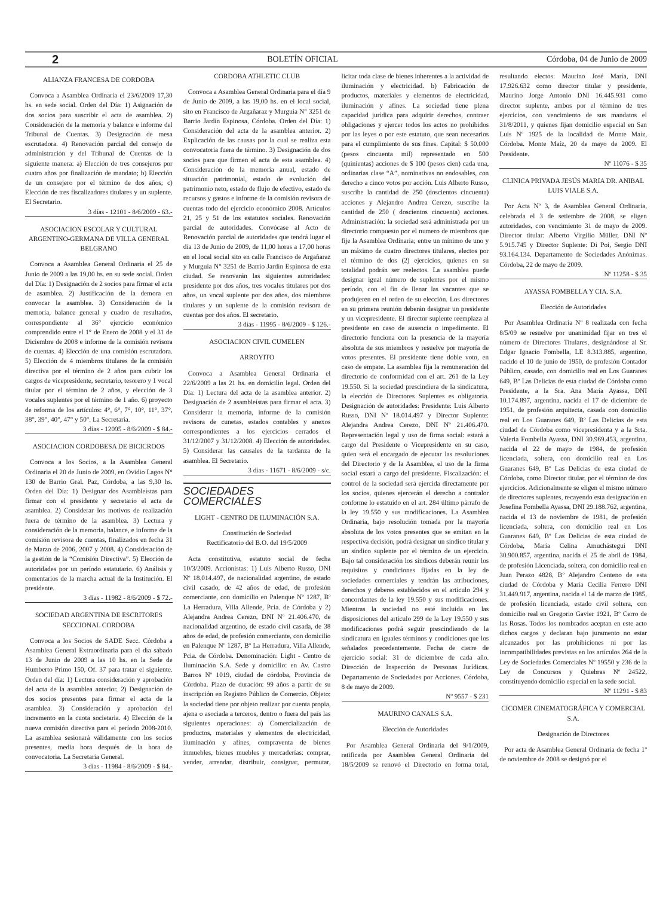2 BOLETÍN OFICIAL Córdoba, 04 de Junio de 2009
ALIANZA FRANCESA DE CORDOBA
Convoca a Asamblea Ordinaria el 23/6/2009 17,30 hs. en sede social. Orden del Día: 1) Asignación de dos socios para suscribir el acta de asamblea. 2) Consideración de la memoria y balance e informe del Tribunal de Cuentas. 3) Designación de mesa escrutadora. 4) Renovación parcial del consejo de administración y del Tribunal de Cuentas de la siguiente manera: a) Elección de tres consejeros por cuatro años por finalización de mandato; b) Elección de un consejero por el término de dos años; c) Elección de tres fiscalizadores titulares y un suplente. El Secretario.
3 días - 12101 - 8/6/2009 - 63.-
ASOCIACION ESCOLAR Y CULTURAL ARGENTINO-GERMANA DE VILLA GENERAL BELGRANO
Convoca a Asamblea General Ordinaria el 25 de Junio de 2009 a las 19,00 hs. en su sede social. Orden del Día: 1) Designación de 2 socios para firmar el acta de asamblea. 2) Justificación de la demora en convocar la asamblea. 3) Consideración de la memoria, balance general y cuadro de resultados, correspondiente al 36° ejercicio económico comprendido entre el 1° de Enero de 2008 y el 31 de Diciembre de 2008 e informe de la comisión revisora de cuentas. 4) Elección de una comisión escrutadora. 5) Elección de 4 miembros titulares de la comisión directiva por el término de 2 años para cubrir los cargos de vicepresidente, secretario, tesorero y 1 vocal titular por el término de 2 años, y elección de 3 vocales suplentes por el término de 1 año. 6) proyecto de reforma de los artículos: 4°, 6°, 7°, 10°, 11°, 37°, 38°, 39°, 40°, 47° y 50°. La Secretaria.
3 días - 12095 - 8/6/2009 - $ 84.-
ASOCIACION CORDOBESA DE BICICROOS
Convoca a los Socios, a la Asamblea General Ordinaria el 20 de Junio de 2009, en Ovidio Lagos N° 130 de Barrio Gral. Paz, Córdoba, a las 9,30 hs. Orden del Día: 1) Designar dos Asambleístas para firmar con el presidente y secretario el acta de asamblea. 2) Considerar los motivos de realización fuera de término de la asamblea. 3) Lectura y consideración de la memoria, balance, e informe de la comisión revisora de cuentas, finalizados en fecha 31 de Marzo de 2006, 2007 y 2008. 4) Consideración de la gestión de la “Comisión Directiva”. 5) Elección de autoridades por un período estatutario. 6) Análisis y comentarios de la marcha actual de la Institución. El presidente.
3 días - 11982 - 8/6/2009 - $ 72.-
SOCIEDAD ARGENTINA DE ESCRITORES SECCIONAL CORDOBA
Convoca a los Socios de SADE Secc. Córdoba a Asamblea General Extraordinaria para el día sábado 13 de Junio de 2009 a las 10 hs. en la Sede de Humberto Primo 150, Of. 37 para tratar el siguiente. Orden del día: 1) Lectura consideración y aprobación del acta de la asamblea anterior. 2) Designación de dos socios presentes para firmar el acta de la asamblea. 3) Consideración y aprobación del incremento en la cuota societaria. 4) Elección de la nueva comisión directiva para el período 2008-2010. La asamblea sesionará válidamente con los socios presentes, media hora después de la hora de convocatoria. La Secretaria General.
3 días - 11984 - 8/6/2009 - $ 84.-
CORDOBA ATHLETIC CLUB
Convoca a Asamblea General Ordinaria para el día 9 de Junio de 2009, a las 19,00 hs. en el local social, sito en Francisco de Argañaraz y Murguia N° 3251 de Barrio Jardín Espinosa, Córdoba. Orden del Día: 1) Consideración del acta de la asamblea anterior. 2) Explicación de las causas por la cual se realiza esta convocatoria fuera de término. 3) Designación de dos socios para que firmen el acta de esta asamblea. 4) Consideración de la memoria anual, estado de situación patrimonial, estado de evolución del patrimonio neto, estado de flujo de efectivo, estado de recursos y gastos e informe de la comisión revisora de cuentas todo del ejercicio económico 2008. Artículos 21, 25 y 51 de los estatutos sociales. Renovación parcial de autoridades. Convócase al Acto de Renovación parcial de autoridades que tendrá lugar el día 13 de Junio de 2009, de 11,00 horas a 17,00 horas en el local social sito en calle Francisco de Argañaraz y Murguia N° 3251 de Barrio Jardín Espinosa de esta ciudad. Se renovarán las siguientes autoridades: presidente por dos años, tres vocales titulares por dos años, un vocal suplente por dos años, dos miembros titulares y un suplente de la comisión revisora de cuentas por dos años. El secretario.
3 días - 11995 - 8/6/2009 - $ 126.-
ASOCIACION CIVIL CUMELEN
ARROYITO
Convoca a Asamblea General Ordinaria el 22/6/2009 a las 21 hs. en domicilio legal. Orden del Día: 1) Lectura del acta de la asamblea anterior. 2) Designación de 2 asambleístas para firmar el acta. 3) Considerar la memoria, informe de la comisión revisora de cunetas, estados contables y anexos correspondientes a los ejercicios cerrados el 31/12/2007 y 31/12/2008. 4) Elección de autoridades. 5) Considerar las causales de la tardanza de la asamblea. El Secretario.
3 días - 11671 - 8/6/2009 - s/c.
SOCIEDADES COMERCIALES
LIGHT - CENTRO DE ILUMINACIÓN S.A.
Constitución de Sociedad
Rectificatorio del B.O. del 19/5/2009
Acta constitutiva, estatuto social de fecha 10/3/2009. Accionistas: 1) Luis Alberto Russo, DNI Nº 18.014.497, de nacionalidad argentino, de estado civil casado, de 42 años de edad, de profesión comerciante, con domicilio en Palenque Nº 1287, Bº La Herradura, Villa Allende, Pcia. de Córdoba y 2) Alejandra Andrea Cerezo, DNI Nº 21.406.470, de nacionalidad argentino, de estado civil casada, de 38 años de edad, de profesión comerciante, con domicilio en Palenque Nº 1287, Bº La Herradura, Villa Allende, Pcia. de Córdoba. Denominación: Light - Centro de Iluminación S.A. Sede y domicilio: en Av. Castro Barros Nº 1019, ciudad de córdoba, Provincia de Córdoba. Plazo de duración: 99 años a partir de su inscripción en Registro Público de Comercio. Objeto: la sociedad tiene por objeto realizar por cuenta propia, ajena o asociada a terceros, dentro o fuera del país las siguientes operaciones: a) Comercialización de productos, materiales y elementos de electricidad, iluminación y afines, compraventa de bienes inmuebles, bienes muebles y mercaderías: comprar, vender, arrendar, distribuir, consignar, permutar, licitar toda clase de bienes inherentes a la actividad de iluminación y electricidad. b) Fabricación de productos, materiales y elementos de electricidad, iluminación y afines. La sociedad tiene plena capacidad jurídica para adquirir derechos, contraer obligaciones y ejercer todos los actos no prohibidos por las leyes o por este estatuto, que sean necesarios para el cumplimiento de sus fines. Capital: $ 50.000 (pesos cincuenta mil) representado en 500 (quinientas) acciones de $ 100 (pesos cien) cada una, ordinarias clase “A”, nominativas no endosables, con derecho a cinco votos por acción. Luis Alberto Russo, suscribe la cantidad de 250 (doscientos cincuenta) acciones y Alejandro Andrea Cerezo, suscribe la cantidad de 250 ( doscientos cincuenta) acciones. Administración: la sociedad será administrada por un directorio compuesto por el numero de miembros que fije la Asamblea Ordinaria; entre un mínimo de uno y un máximo de cuatro directores titulares, electos por el término de dos (2) ejercicios, quienes en su totalidad podrán ser reelectos. La asamblea puede designar igual número de suplentes por el mismo período, con el fin de llenar las vacantes que se produjeren en el orden de su elección. Los directores en su primera reunión deberán designar un presidente y un vicepresidente. El director suplente reemplaza al presidente en caso de ausencia o impedimento. El directorio funciona con la presencia de la mayoría absoluta de sus miembros y resuelve por mayoría de votos presentes. El presidente tiene doble voto, en caso de empate. La asamblea fija la remuneración del directorio de conformidad con el art. 261 de la Ley 19.550. Si la sociedad prescindiera de la sindicatura, la elección de Directores Suplentes es obligatoria. Designación de autoridades: Presidente: Luis Alberto Russo, DNI Nº 18.014.497 y Director Suplente: Alejandra Andrea Cerezo, DNI Nº 21.406.470. Representación legal y uso de firma social: estará a cargo del Presidente o Vicepresidente en su caso, quien será el encargado de ejecutar las resoluciones del Directorio y de la Asamblea, el uso de la firma social estará a cargo del presidente. Fiscalización: el control de la sociedad será ejercida directamente por los socios, quienes ejercerán el derecho a contralor conforme lo estatuido en el art. 284 último párrafo de la ley 19.550 y sus modificaciones. La Asamblea Ordinaria, bajo resolución tomada por la mayoría absoluta de los votos presentes que se emitan en la respectiva decisión, podrá designar un síndico titular y un síndico suplente por el término de un ejercicio. Bajo tal consideración los síndicos deberán reunir los requisitos y condiciones fijadas en la ley de sociedades comerciales y tendrán las atribuciones, derechos y deberes establecidos en el artículo 294 y concordantes de la ley 19.550 y sus modificaciones. Mientras la sociedad no esté incluida en las disposiciones del artículo 299 de la Ley 19.550 y sus modificaciones podrá seguir prescindiendo de la sindicatura en iguales términos y condiciones que los señalados precedentemente. Fecha de cierre de ejercicio social: 31 de diciembre de cada año. Dirección de Inspección de Personas Jurídicas. Departamento de Sociedades por Acciones. Córdoba, 8 de mayo de 2009.
Nº 9557 - $ 231
MAURINO CANALS S.A.
Elección de Autoridades
Por Asamblea General Ordinaria del 9/1/2009, ratificada por Asamblea General Ordinaria del 18/5/2009 se renovó el Directorio en forma total, resultando electos: Maurino José María, DNI 17.926.632 como director titular y presidente, Maurino Jorge Antonio DNI 16.445.931 como director suplente, ambos por el término de tres ejercicios, con vencimiento de sus mandatos el 31/8/2011, y quienes fijan domicilio especial en San Luis Nº 1925 de la localidad de Monte Maíz, Córdoba. Monte Maíz, 20 de mayo de 2009. El Presidente.
Nº 11076 - $ 35
CLINICA PRIVADA JESÚS MARIA DR. ANIBAL LUIS VIALE S.A.
Por Acta Nº 3, de Asamblea General Ordinaria, celebrada el 3 de setiembre de 2008, se eligen autoridades, con vencimiento 31 de mayo de 2009. Director titular: Alberto Virgilio Müller, DNI Nº 5.915.745 y Director Suplente: Di Poi, Sergio DNI 93.164.134. Departamento de Sociedades Anónimas. Córdoba, 22 de mayo de 2009.
Nº 11258 - $ 35
AYASSA FOMBELLA Y CIA. S.A.
Elección de Autoridades
Por Asamblea Ordinaria Nº 8 realizada con fecha 8/5/09 se resuelve por unanimidad fijar en tres el número de Directores Titulares, designándose al Sr. Edgar Ignacio Fombella, LE 8.313.885, argentino, nacido el 10 de junio de 1950, de profesión Contador Público, casado, con domicilio real en Los Guaranes 649, Bº Las Delicias de esta ciudad de Córdoba como Presidente, a la Sra. Ana María Ayassa, DNI 10.174.897, argentina, nacida el 17 de diciembre de 1951, de profesión arquitecta, casada con domicilio real en Los Guaranes 649, Bº Las Delicias de esta ciudad de Córdoba como vicepresidenta y a la Srta. Valeria Fombella Ayassa, DNI 30.969.453, argentina, nacida el 22 de mayo de 1984, de profesión licenciada, soltera, con domicilio real en Los Guaranes 649, Bº Las Delicias de esta ciudad de Córdoba, como Director titular, por el término de dos ejercicios. Adicionalmente se eligen el mismo número de directores suplentes, recayendo esta designación en Josefina Fombella Ayassa, DNI 29.188.762, argentina, nacida el 13 de noviembre de 1981, de profesión licenciada, soltera, con domicilio real en Los Guaranes 649, Bº Las Delicias de esta ciudad de Córdoba, María Celina Amuchástegui DNI 30.900.857, argentina, nacida el 25 de abril de 1984, de profesión Licenciada, soltera, con domicilio real en Juan Perazo 4828, Bº Alejandro Centeno de esta ciudad de Córdoba y María Cecilia Ferrero DNI 31.449.917, argentina, nacida el 14 de marzo de 1985, de profesión licenciada, estado civil soltera, con domicilio real en Gregorio Gavier 1921, Bº Cerro de las Rosas. Todos los nombrados aceptan en este acto dichos cargos y declaran bajo juramento no estar alcanzados por las prohibiciones ni por las incompatibilidades previstas en los artículos 264 de la Ley de Sociedades Comerciales Nº 19550 y 236 de la Ley de Concursos y Quiebras Nº 24522, constituyendo domicilio especial en la sede social.
Nº 11291 - $ 83
CICOMER CINEMATOGRÁFICA Y COMERCIAL S.A.
Designación de Directores
Por acta de Asamblea General Ordinaria de fecha 1º de noviembre de 2008 se designó por el